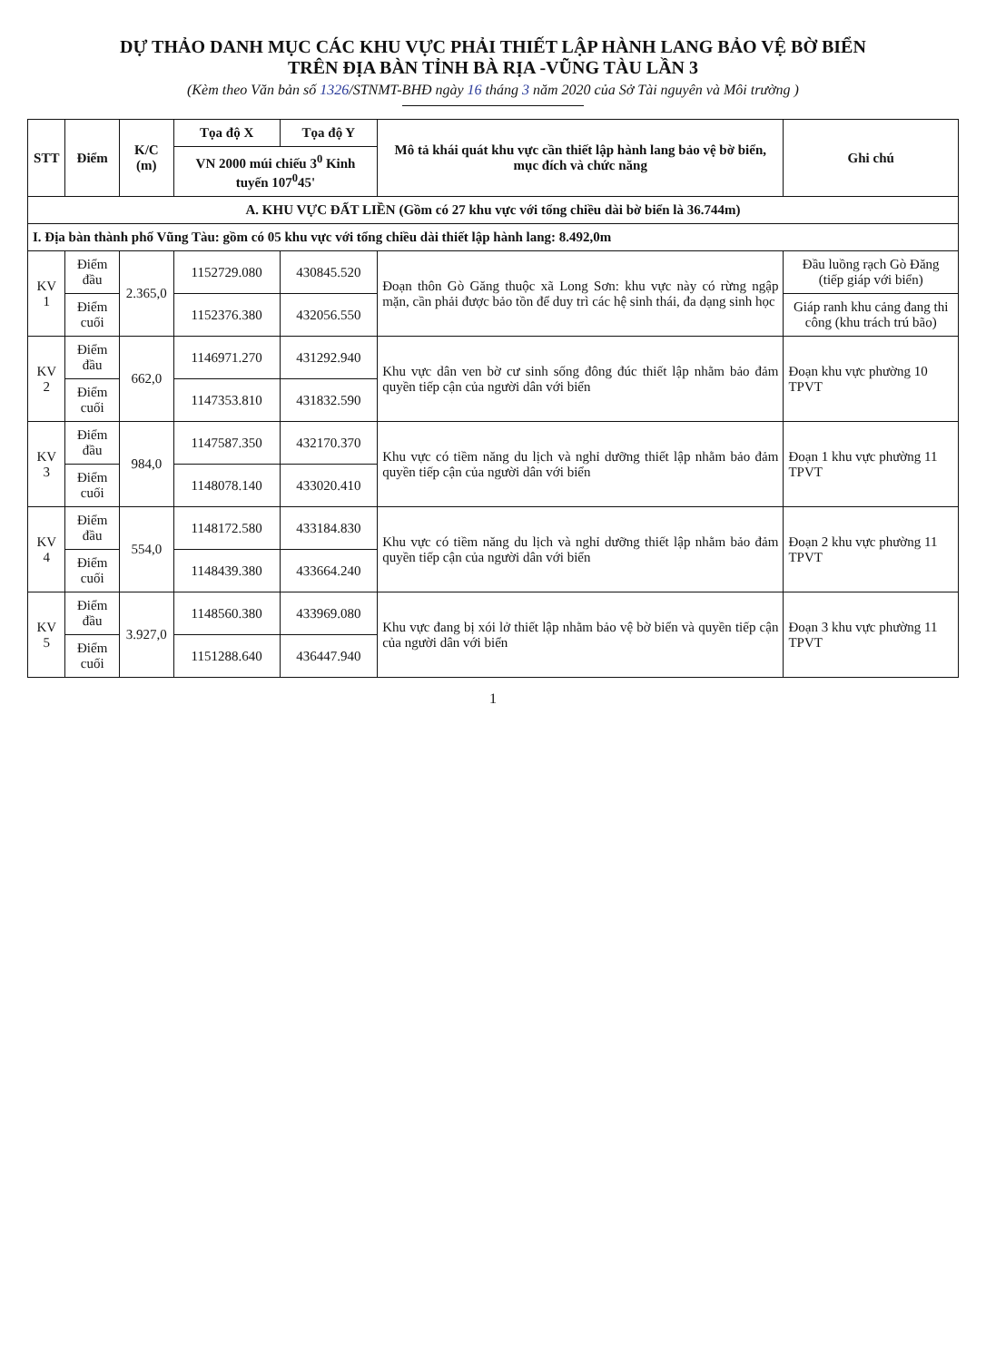DỰ THẢO DANH MỤC CÁC KHU VỰC PHẢI THIẾT LẬP HÀNH LANG BẢO VỆ BỜ BIỂN
TRÊN ĐỊA BÀN TỈNH BÀ RỊA -VŨNG TÀU LẦN 3
(Kèm theo Văn bản số 1326/STNMT-BHĐ ngày 16 tháng 3 năm 2020 của Sở Tài nguyên và Môi trường )
| STT | Điểm | K/C (m) | Tọa độ X | Tọa độ Y | Mô tả khái quát khu vực cần thiết lập hành lang bảo vệ bờ biển, mục đích và chức năng | Ghi chú |
| --- | --- | --- | --- | --- | --- | --- |
| | | | VN 2000 múi chiếu 3<sup>0</sup> Kinh tuyến 107<sup>0</sup>45' | | | |
| A. KHU VỰC ĐẤT LIỀN (Gồm có 27 khu vực với tổng chiều dài bờ biển là 36.744m) | | | | | | |
| I. Địa bàn thành phố Vũng Tàu: gồm có 05 khu vực với tổng chiều dài thiết lập hành lang: 8.492,0m | | | | | | |
| KV 1 | Điểm đầu | 2.365,0 | 1152729.080 | 430845.520 | Đoạn thôn Gò Găng thuộc xã Long Sơn: khu vực này có rừng ngập mặn, cần phải được bảo tồn để duy trì các hệ sinh thái, đa dạng sinh học | Đầu luồng rạch Gò Đăng (tiếp giáp với biển) |
| | Điểm cuối | | 1152376.380 | 432056.550 | | Giáp ranh khu cảng đang thi công (khu trách trú bão) |
| KV 2 | Điểm đầu | 662,0 | 1146971.270 | 431292.940 | Khu vực dân ven bờ cư sinh sống đông đúc thiết lập nhằm bảo đảm quyền tiếp cận của người dân với biển | Đoạn khu vực phường 10 TPVT |
| | Điểm cuối | | 1147353.810 | 431832.590 | | |
| KV 3 | Điểm đầu | 984,0 | 1147587.350 | 432170.370 | Khu vực có tiềm năng du lịch và nghỉ dưỡng thiết lập nhằm bảo đảm quyền tiếp cận của người dân với biển | Đoạn 1 khu vực phường 11 TPVT |
| | Điểm cuối | | 1148078.140 | 433020.410 | | |
| KV 4 | Điểm đầu | 554,0 | 1148172.580 | 433184.830 | Khu vực có tiềm năng du lịch và nghỉ dưỡng thiết lập nhằm bảo đảm quyền tiếp cận của người dân với biển | Đoạn 2 khu vực phường 11 TPVT |
| | Điểm cuối | | 1148439.380 | 433664.240 | | |
| KV 5 | Điểm đầu | 3.927,0 | 1148560.380 | 433969.080 | Khu vực đang bị xói lở thiết lập nhằm bảo vệ bờ biển và quyền tiếp cận của người dân với biển | Đoạn 3 khu vực phường 11 TPVT |
| | Điểm cuối | | 1151288.640 | 436447.940 | | |
1